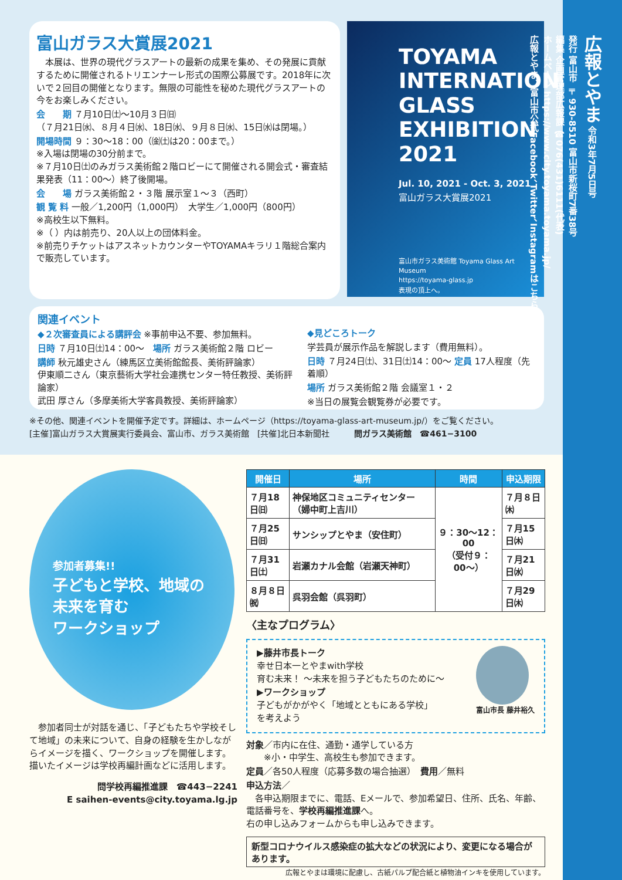富山ガラス大賞展2021
　本展は、世界の現代グラスアートの最新の成果を集め、その発展に貢献するために開催されるトリエンナーレ形式の国際公募展です。2018年に次いで２回目の開催となります。無限の可能性を秘めた現代グラスアートの今をお楽しみください。
会　　期 ７月10日㈯〜10月３日㈰
（７月21日㈬、８月４日㈬、18日㈬、９月８日㈬、15日㈬は閉場。）
開場時間 ９：30〜18：00（㈮㈯は20：00まで。）
※入場は閉場の30分前まで。
※７月10日㈯のみガラス美術館２階ロビーにて開催される開会式・審査結果発表（11：00〜）終了後開場。
会　　場 ガラス美術館２・３階 展示室１〜３（西町）
観 覧 料 一般／1,200円（1,000円）　大学生／1,000円（800円）
※高校生以下無料。
※（ ）内は前売り、20人以上の団体料金。
※前売りチケットはアスネットカウンターやTOYAMAキラリ１階総合案内で販売しています。
TOYAMA
INTERNATIONAL
GLASS
EXHIBITION
2021
Jul. 10, 2021 - Oct. 3, 2021
富山ガラス大賞展2021
富山市ガラス美術館 Toyama Glass Art Museum
https://toyama-glass.jp
表現の頂上へ。
関連イベント
◆２次審査員による講評会 ※事前申込不要、参加無料。
日時 ７月10日㈯14：00〜　場所 ガラス美術館２階 ロビー
講師 秋元雄史さん（練馬区立美術館館長、美術評論家）
伊東順二さん（東京藝術大学社会連携センター特任教授、美術評論家）
武田 厚さん（多摩美術大学客員教授、美術評論家）
◆見どころトーク
学芸員が展示作品を解説します（費用無料）。
日時 ７月24日㈯、31日㈯14：00〜 定員 17人程度（先着順）
場所 ガラス美術館２階 会議室１・２
※当日の展覧会観覧券が必要です。
※その他、関連イベントを開催予定です。詳細は、ホームページ（https://toyama-glass-art-museum.jp/）をご覧ください。
[主催]富山ガラス大賞展実行委員会、富山市、ガラス美術館　[共催]北日本新聞社　　　問ガラス美術館　☎461−3100
参加者募集!!
子どもと学校、地域の
未来を育む
ワークショップ
　参加者同士が対話を通じ、「子どもたちや学校そして地域」の未来について、自身の経験を生かしながらイメージを描く、ワークショップを開催します。描いたイメージは学校再編計画などに活用します。
問学校再編推進課　☎443−2241
E saihen-events@city.toyama.lg.jp
| 開催日 | 場所 | 時間 | 申込期限 |
| --- | --- | --- | --- |
| ７月18日㈰ | 神保地区コミュニティセンター（婦中町上吉川） | ９：30〜12：00 （受付９：00〜） | ７月８日㈭ |
| ７月25日㈰ | サンシップとやま（安住町） | | ７月15日㈭ |
| ７月31日㈯ | 岩瀬カナル会館（岩瀬天神町） | | ７月21日㈬ |
| ８月８日㈷ | 呉羽会館（呉羽町） | | ７月29日㈭ |
〈主なプログラム〉
▶藤井市長トーク
幸せ日本一とやまwith学校
育む未来！ 〜未来を担う子どもたちのために〜
▶ワークショップ
子どもがかがやく「地域とともにある学校」
を考えよう
富山市長 藤井裕久
対象／市内に在住、通勤・通学している方
　　※小・中学生、高校生も参加できます。
定員／各50人程度（応募多数の場合抽選）　費用／無料
申込方法／
　各申込期限までに、電話、Eメールで、参加希望日、住所、氏名、年齢、電話番号を、学校再編推進課へ。
右の申し込みフォームからも申し込みできます。
新型コロナウイルス感染症の拡大などの状況により、変更になる場合があります。
広報とやまは環境に配慮し、古紙パルプ配合紙と植物油インキを使用しています。
広報とやま 令和3年7月5日号
発行 富山市 〒930-8510 富山市新桜町7番38号
編集 企画管理部広報課 ☎076(431)6111(代表)
ホームページ https://www.city.toyama.toyama.jp/
広報とやま、富山市公式Facebook、Twitter、Instagramはこちら→